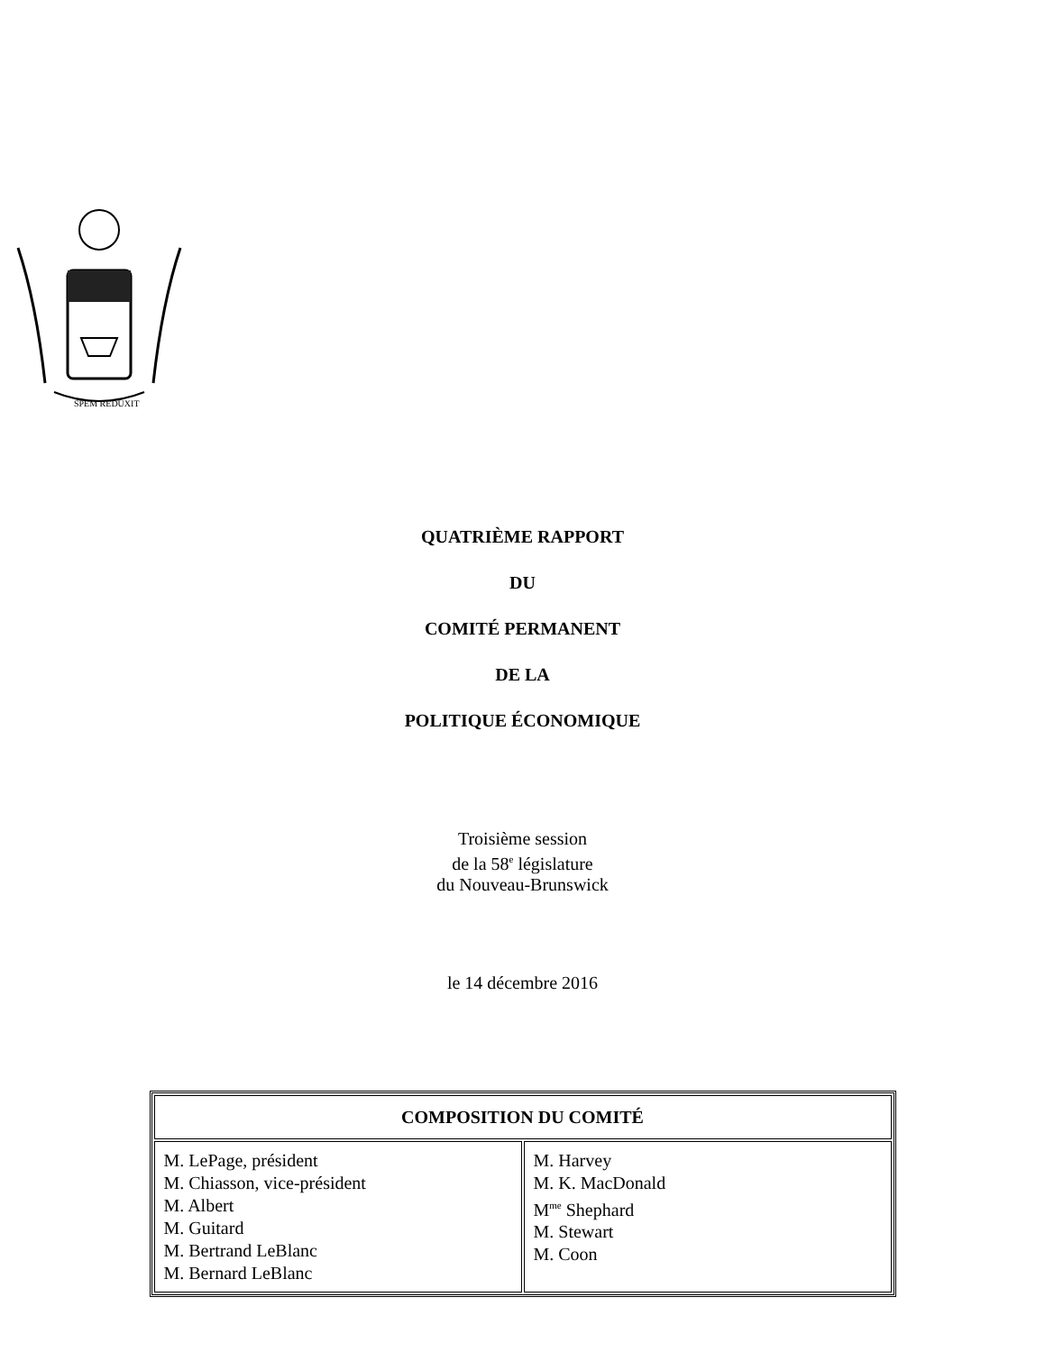SPEM REDUXIT
QUATRIÈME RAPPORT
DU
COMITÉ PERMANENT
DE LA
POLITIQUE ÉCONOMIQUE
Troisième session
de la 58<sup>e</sup> législature
du Nouveau-Brunswick
le 14 décembre 2016
| COMPOSITION DU COMITÉ | |
| --- | --- |
| M. LePage, président M. Chiasson, vice-président M. Albert M. Guitard M. Bertrand LeBlanc M. Bernard LeBlanc | M. Harvey M. K. MacDonald M<sup>me</sup> Shephard M. Stewart M. Coon |